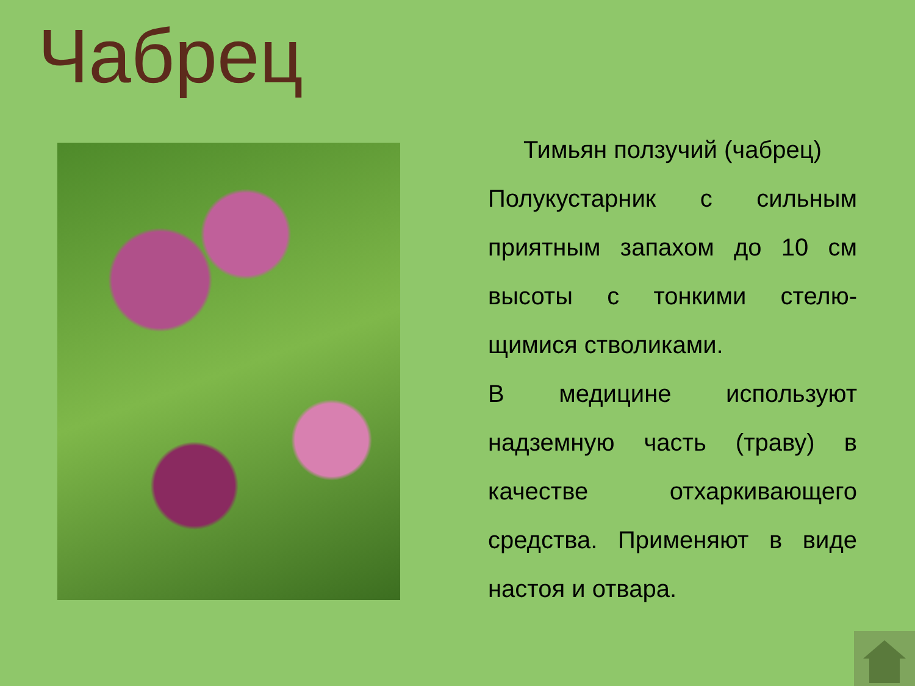Чабрец
Тимьян ползучий (чабрец)
Полукустарник с сильным приятным запахом до 10 см высоты с тонкими стелю-щимися стволиками.
В медицине используют надземную часть (траву) в качестве отхаркивающего средства. Применяют в виде настоя и отвара.